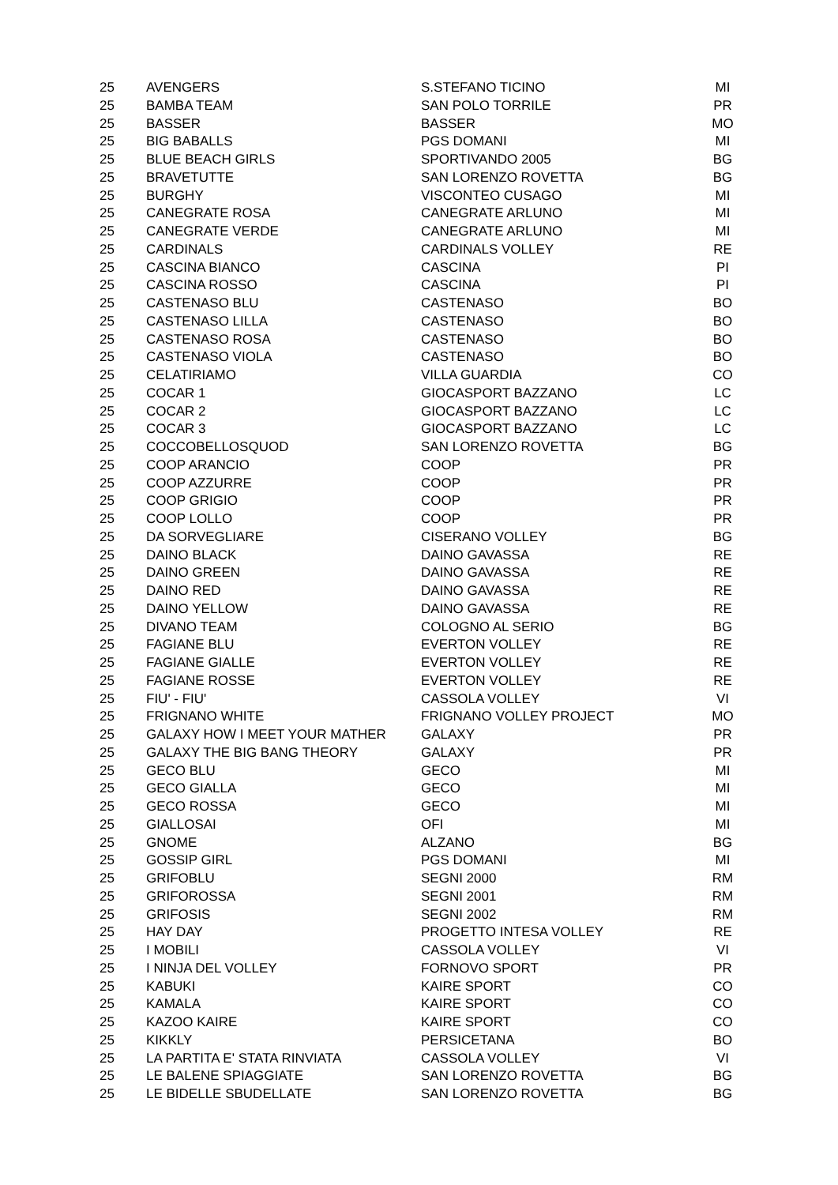| 25 | AVENGERS | S.STEFANO TICINO | MI |
| 25 | BAMBA TEAM | SAN POLO TORRILE | PR |
| 25 | BASSER | BASSER | MO |
| 25 | BIG BABALLS | PGS DOMANI | MI |
| 25 | BLUE BEACH GIRLS | SPORTIVANDO 2005 | BG |
| 25 | BRAVETUTTE | SAN LORENZO ROVETTA | BG |
| 25 | BURGHY | VISCONTEO CUSAGO | MI |
| 25 | CANEGRATE ROSA | CANEGRATE ARLUNO | MI |
| 25 | CANEGRATE VERDE | CANEGRATE ARLUNO | MI |
| 25 | CARDINALS | CARDINALS VOLLEY | RE |
| 25 | CASCINA BIANCO | CASCINA | PI |
| 25 | CASCINA ROSSO | CASCINA | PI |
| 25 | CASTENASO BLU | CASTENASO | BO |
| 25 | CASTENASO LILLA | CASTENASO | BO |
| 25 | CASTENASO ROSA | CASTENASO | BO |
| 25 | CASTENASO VIOLA | CASTENASO | BO |
| 25 | CELATIRIAMO | VILLA GUARDIA | CO |
| 25 | COCAR 1 | GIOCASPORT BAZZANO | LC |
| 25 | COCAR 2 | GIOCASPORT BAZZANO | LC |
| 25 | COCAR 3 | GIOCASPORT BAZZANO | LC |
| 25 | COCCOBELLOSQUOD | SAN LORENZO ROVETTA | BG |
| 25 | COOP ARANCIO | COOP | PR |
| 25 | COOP AZZURRE | COOP | PR |
| 25 | COOP GRIGIO | COOP | PR |
| 25 | COOP LOLLO | COOP | PR |
| 25 | DA SORVEGLIARE | CISERANO VOLLEY | BG |
| 25 | DAINO BLACK | DAINO GAVASSA | RE |
| 25 | DAINO GREEN | DAINO GAVASSA | RE |
| 25 | DAINO RED | DAINO GAVASSA | RE |
| 25 | DAINO YELLOW | DAINO GAVASSA | RE |
| 25 | DIVANO TEAM | COLOGNO AL SERIO | BG |
| 25 | FAGIANE BLU | EVERTON VOLLEY | RE |
| 25 | FAGIANE GIALLE | EVERTON VOLLEY | RE |
| 25 | FAGIANE ROSSE | EVERTON VOLLEY | RE |
| 25 | FIU' - FIU' | CASSOLA VOLLEY | VI |
| 25 | FRIGNANO WHITE | FRIGNANO VOLLEY PROJECT | MO |
| 25 | GALAXY HOW I MEET YOUR MATHER | GALAXY | PR |
| 25 | GALAXY THE BIG BANG THEORY | GALAXY | PR |
| 25 | GECO BLU | GECO | MI |
| 25 | GECO GIALLA | GECO | MI |
| 25 | GECO ROSSA | GECO | MI |
| 25 | GIALLOSAI | OFI | MI |
| 25 | GNOME | ALZANO | BG |
| 25 | GOSSIP GIRL | PGS DOMANI | MI |
| 25 | GRIFOBLU | SEGNI 2000 | RM |
| 25 | GRIFOROSSA | SEGNI 2001 | RM |
| 25 | GRIFOSIS | SEGNI 2002 | RM |
| 25 | HAY DAY | PROGETTO INTESA VOLLEY | RE |
| 25 | I MOBILI | CASSOLA VOLLEY | VI |
| 25 | I NINJA DEL VOLLEY | FORNOVO SPORT | PR |
| 25 | KABUKI | KAIRE SPORT | CO |
| 25 | KAMALA | KAIRE SPORT | CO |
| 25 | KAZOO KAIRE | KAIRE SPORT | CO |
| 25 | KIKKLY | PERSICETANA | BO |
| 25 | LA PARTITA E' STATA RINVIATA | CASSOLA VOLLEY | VI |
| 25 | LE BALENE SPIAGGIATE | SAN LORENZO ROVETTA | BG |
| 25 | LE BIDELLE SBUDELLATE | SAN LORENZO ROVETTA | BG |